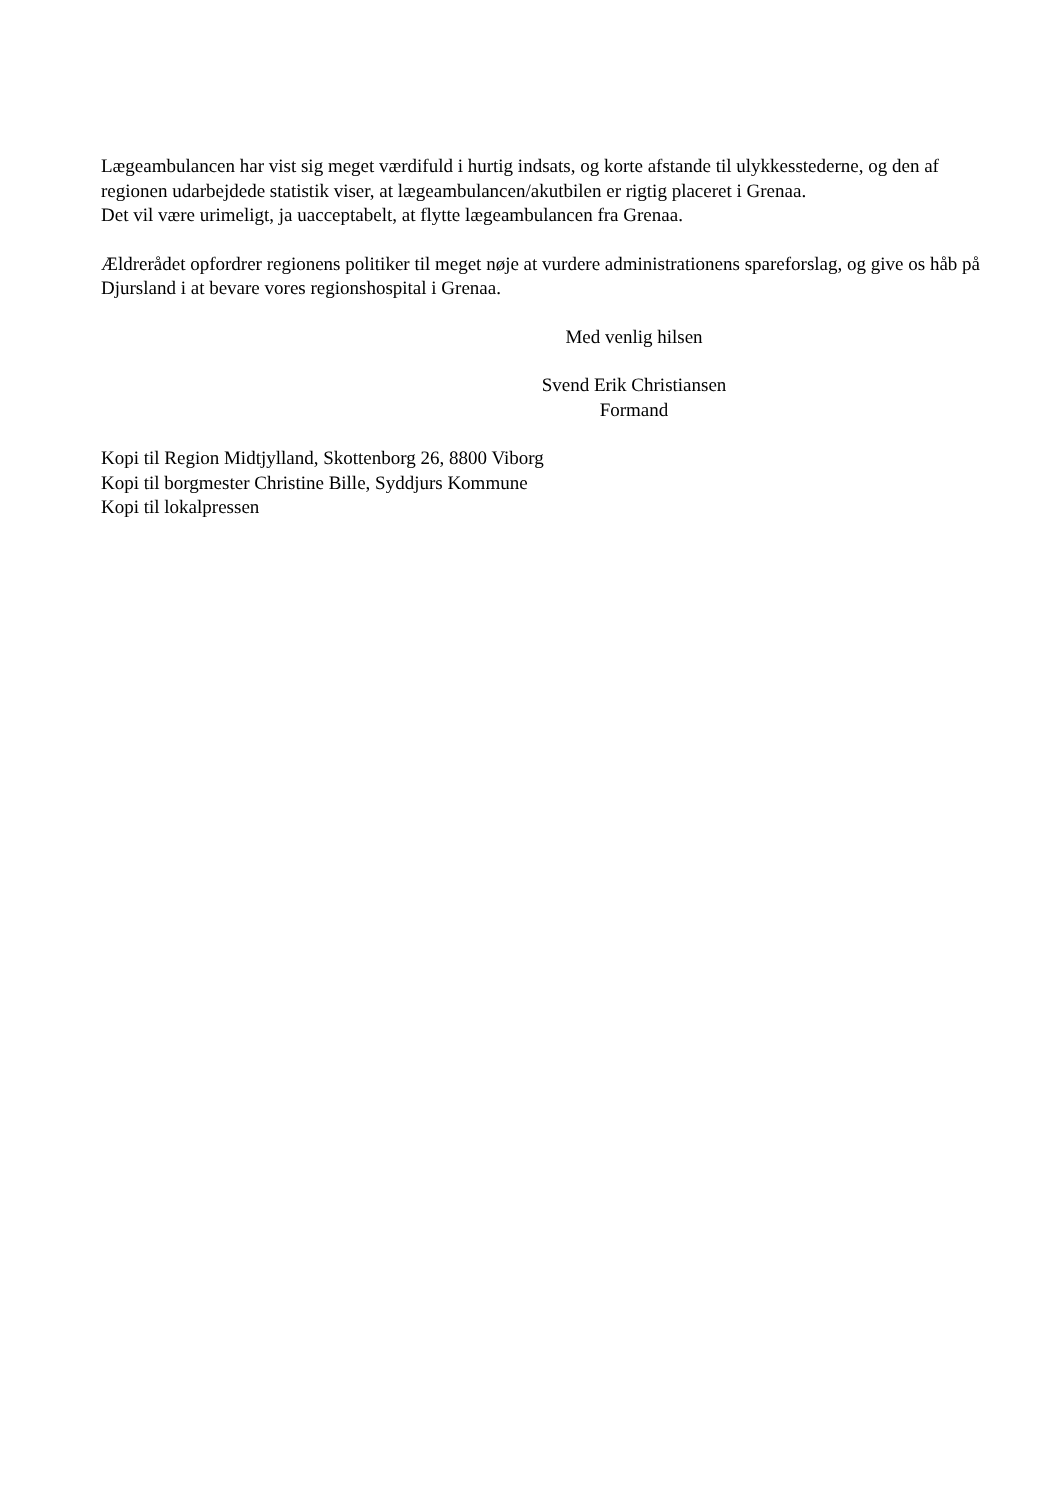Lægeambulancen har vist sig meget værdifuld i hurtig indsats, og korte afstande til ulykkesstederne, og den af regionen udarbejdede statistik viser, at lægeambulancen/akutbilen er rigtig placeret i Grenaa.
Det vil være urimeligt, ja uacceptabelt, at flytte lægeambulancen fra Grenaa.
Ældrerådet opfordrer regionens politiker til meget nøje at vurdere administrationens spareforslag, og give os håb på Djursland i at bevare vores regionshospital i Grenaa.
Med venlig hilsen
Svend Erik Christiansen
Formand
Kopi til Region Midtjylland, Skottenborg 26, 8800 Viborg
Kopi til borgmester Christine Bille, Syddjurs Kommune
Kopi til lokalpressen